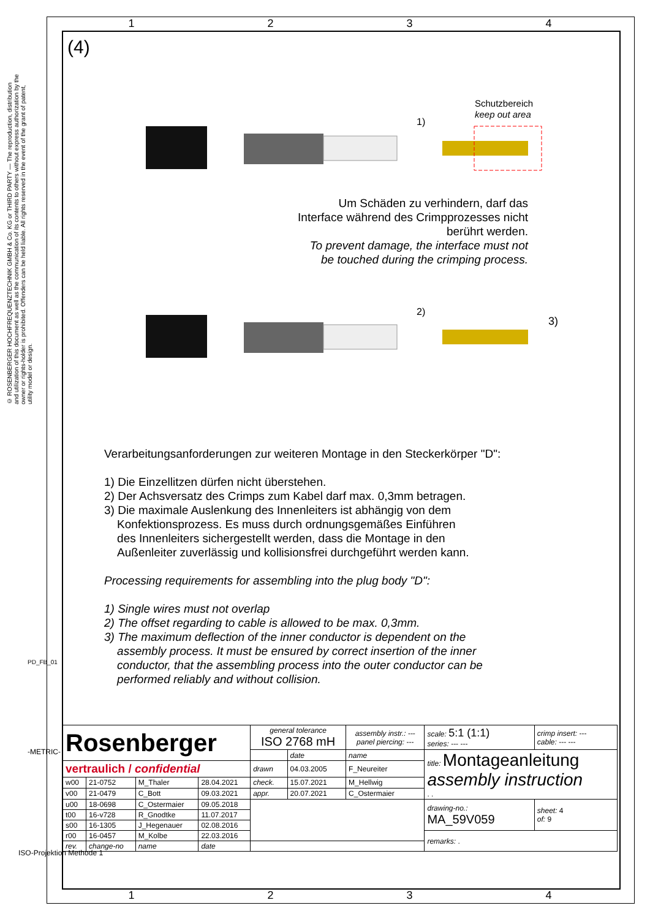© ROSENBERGER HOCHFREQUENZTECHNIK GMBH & Co. KG or THIRD PARTY — The reproduction, distribution and utilization of this document as well as the communication of its contents to others without express authorization by the owner or rights-holder is prohibited. Offenders can be held liable. All rights reserved in the event of the grant of patent, utility model or design.
1234
(4)
Schutzbereich
keep out area
1)
2)
3)
Um Schäden zu verhindern, darf das
Interface während des Crimpprozesses nicht
berührt werden.
To prevent damage, the interface must not
be touched during the crimping process.
Verarbeitungsanforderungen zur weiteren Montage in den Steckerkörper "D":
1) Die Einzellitzen dürfen nicht überstehen.
2) Der Achsversatz des Crimps zum Kabel darf max. 0,3mm betragen.
3) Die maximale Auslenkung des Innenleiters ist abhängig von dem
Konfektionsprozess. Es muss durch ordnungsgemäßes Einführen
des Innenleiters sichergestellt werden, dass die Montage in den
Außenleiter zuverlässig und kollisionsfrei durchgeführt werden kann.
Processing requirements for assembling into the plug body "D":
1) Single wires must not overlap
2) The offset regarding to cable is allowed to be max. 0,3mm.
3) The maximum deflection of the inner conductor is dependent on the
assembly process. It must be ensured by correct insertion of the inner
conductor, that the assembling process into the outer conductor can be
performed reliably and without collision.
| Rosenberger | | | | general tolerance ISO 2768 mH | | assembly instr.: --- panel piercing: --- | scale: 5:1 (1:1) series: --- --- | crimp insert: --- cable: --- --- | |
| | | | | | date | name | title: Montageanleitung assembly instruction . . | | |
| vertraulich / confidential | | | | drawn | 04.03.2005 | F_Neureiter | | | |
| w00 | 21-0752 | M_Thaler | 28.04.2021 | check. | 15.07.2021 | M_Hellwig | | | |
| v00 | 21-0479 | C_Bott | 09.03.2021 | appr. | 20.07.2021 | C_Ostermaier | | | |
| u00 | 18-0698 | C_Ostermaier | 09.05.2018 | | | | drawing-no.: MA_59V059 | | sheet: 4 of: 9 |
| t00 | 16-v728 | R_Gnodtke | 11.07.2017 | | | | | | |
| s00 | 16-1305 | J_Hegenauer | 02.08.2016 | | | | | | |
| r00 | 16-0457 | M_Kolbe | 22.03.2016 | | | | remarks: . | | |
| rev. | change-no | name | date | | | | | | |
1234
PD_FB_01
-METRIC-
ISO-Projektion Methode 1